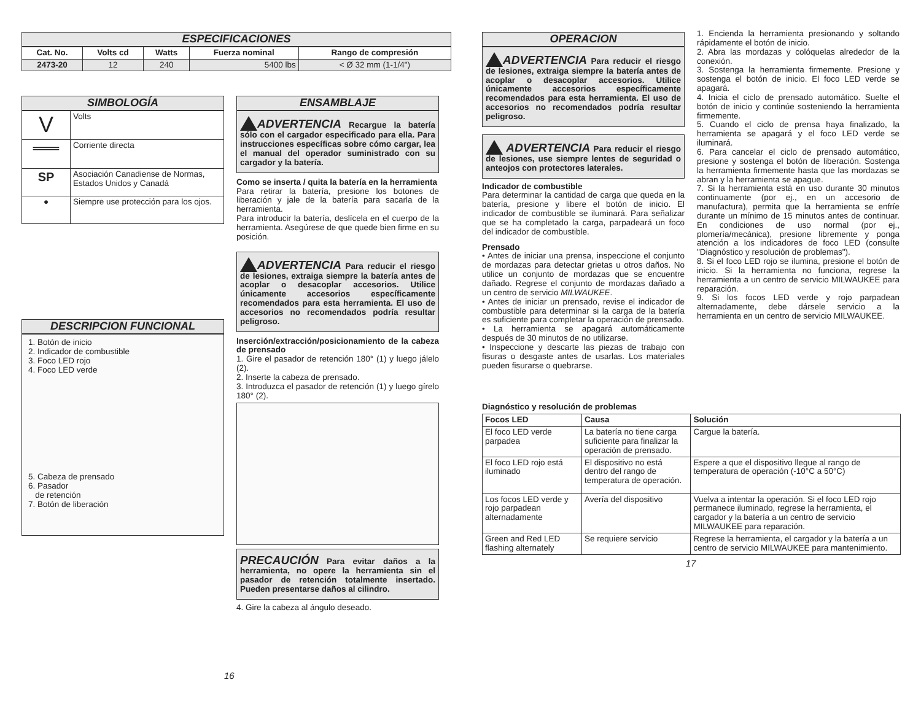ESPECIFICACIONES
| Cat. No. | Volts cd | Watts | Fuerza nominal | Rango de compresión |
| --- | --- | --- | --- | --- |
| 2473-20 | 12 | 240 | 5400 lbs | < Ø 32 mm (1-1/4") |
SIMBOLOGÍA
| V | Volts |
| ═══ | Corriente directa |
| SP | Asociación Canadiense de Normas, Estados Unidos y Canadá |
| ● | Siempre use protección para los ojos. |
DESCRIPCION FUNCIONAL
1. Botón de inicio
2. Indicador de combustible
3. Foco LED rojo
4. Foco LED verde
5. Cabeza de prensado
6. Pasador
de retención
7. Botón de liberación
ENSAMBLAJE
ADVERTENCIA Recargue la batería sólo con el cargador especificado para ella. Para instrucciones específicas sobre cómo cargar, lea el manual del operador suministrado con su cargador y la batería.
Como se inserta / quita la batería en la herramienta
Para retirar la batería, presione los botones de liberación y jale de la batería para sacarla de la herramienta.
Para introducir la batería, deslícela en el cuerpo de la herramienta. Asegúrese de que quede bien firme en su posición.
ADVERTENCIA Para reducir el riesgo de lesiones, extraiga siempre la batería antes de acoplar o desacoplar accesorios. Utilice únicamente accesorios específicamente recomendados para esta herramienta. El uso de accesorios no recomendados podría resultar peligroso.
Inserción/extracción/posicionamiento de la cabeza de prensado
1. Gire el pasador de retención 180° (1) y luego jálelo (2).
2. Inserte la cabeza de prensado.
3. Introduzca el pasador de retención (1) y luego gírelo 180° (2).
PRECAUCIÓN Para evitar daños a la herramienta, no opere la herramienta sin el pasador de retención totalmente insertado. Pueden presentarse daños al cilindro.
4. Gire la cabeza al ángulo deseado.
16
OPERACION
ADVERTENCIA Para reducir el riesgo de lesiones, extraiga siempre la batería antes de acoplar o desacoplar accesorios. Utilice únicamente accesorios específicamente recomendados para esta herramienta. El uso de accesorios no recomendados podría resultar peligroso.
ADVERTENCIA Para reducir el riesgo de lesiones, use siempre lentes de seguridad o anteojos con protectores laterales.
Indicador de combustible
Para determinar la cantidad de carga que queda en la batería, presione y libere el botón de inicio. El indicador de combustible se iluminará. Para señalizar que se ha completado la carga, parpadeará un foco del indicador de combustible.
Prensado
• Antes de iniciar una prensa, inspeccione el conjunto de mordazas para detectar grietas u otros daños. No utilice un conjunto de mordazas que se encuentre dañado. Regrese el conjunto de mordazas dañado a un centro de servicio MILWAUKEE.
• Antes de iniciar un prensado, revise el indicador de combustible para determinar si la carga de la batería es suficiente para completar la operación de prensado.
• La herramienta se apagará automáticamente después de 30 minutos de no utilizarse.
• Inspeccione y descarte las piezas de trabajo con fisuras o desgaste antes de usarlas. Los materiales pueden fisurarse o quebrarse.
1. Encienda la herramienta presionando y soltando rápidamente el botón de inicio.
2. Abra las mordazas y colóquelas alrededor de la conexión.
3. Sostenga la herramienta firmemente. Presione y sostenga el botón de inicio. El foco LED verde se apagará.
4. Inicia el ciclo de prensado automático. Suelte el botón de inicio y continúe sosteniendo la herramienta firmemente.
5. Cuando el ciclo de prensa haya finalizado, la herramienta se apagará y el foco LED verde se iluminará.
6. Para cancelar el ciclo de prensado automático, presione y sostenga el botón de liberación. Sostenga la herramienta firmemente hasta que las mordazas se abran y la herramienta se apague.
7. Si la herramienta está en uso durante 30 minutos continuamente (por ej., en un accesorio de manufactura), permita que la herramienta se enfríe durante un mínimo de 15 minutos antes de continuar. En condiciones de uso normal (por ej., plomería/mecánica), presione libremente y ponga atención a los indicadores de foco LED (consulte "Diagnóstico y resolución de problemas").
8. Si el foco LED rojo se ilumina, presione el botón de inicio. Si la herramienta no funciona, regrese la herramienta a un centro de servicio MILWAUKEE para reparación.
9. Si los focos LED verde y rojo parpadean alternadamente, debe dársele servicio a la herramienta en un centro de servicio MILWAUKEE.
Diagnóstico y resolución de problemas
| Focos LED | Causa | Solución |
| --- | --- | --- |
| El foco LED verde parpadea | La batería no tiene carga suficiente para finalizar la operación de prensado. | Cargue la batería. |
| El foco LED rojo está iluminado | El dispositivo no está dentro del rango de temperatura de operación. | Espere a que el dispositivo llegue al rango de temperatura de operación (-10°C a 50°C) |
| Los focos LED verde y rojo parpadean alternadamente | Avería del dispositivo | Vuelva a intentar la operación. Si el foco LED rojo permanece iluminado, regrese la herramienta, el cargador y la batería a un centro de servicio MILWAUKEE para reparación. |
| Green and Red LED flashing alternately | Se requiere servicio | Regrese la herramienta, el cargador y la batería a un centro de servicio MILWAUKEE para mantenimiento. |
17